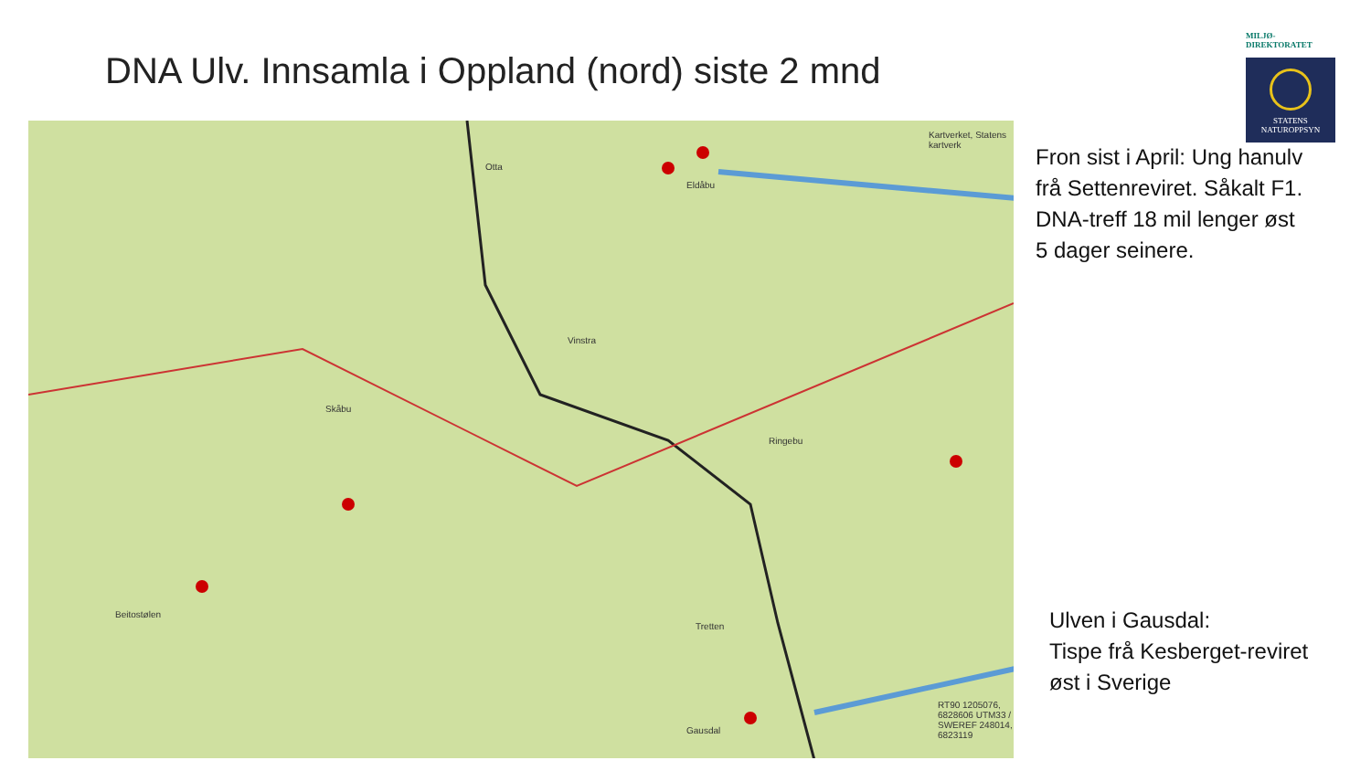DNA Ulv. Innsamla i Oppland (nord) siste 2 mnd
MILJØ-
DIREKTORATET
STATENS
NATUROPPSYN
Otta
Eldåbu
Vinstra
Ringebu
Skåbu
Tretten
Gausdal
Beitostølen
Kartverket, Statens kartverk
RT90 1205076, 6828606 UTM33 / SWEREF 248014, 6823119
Fron sist i April: Ung hanulv
frå Settenreviret. Såkalt F1.
DNA-treff 18 mil lenger øst
5 dager seinere.
Ulven i Gausdal:
Tispe frå Kesberget-reviret
øst i Sverige